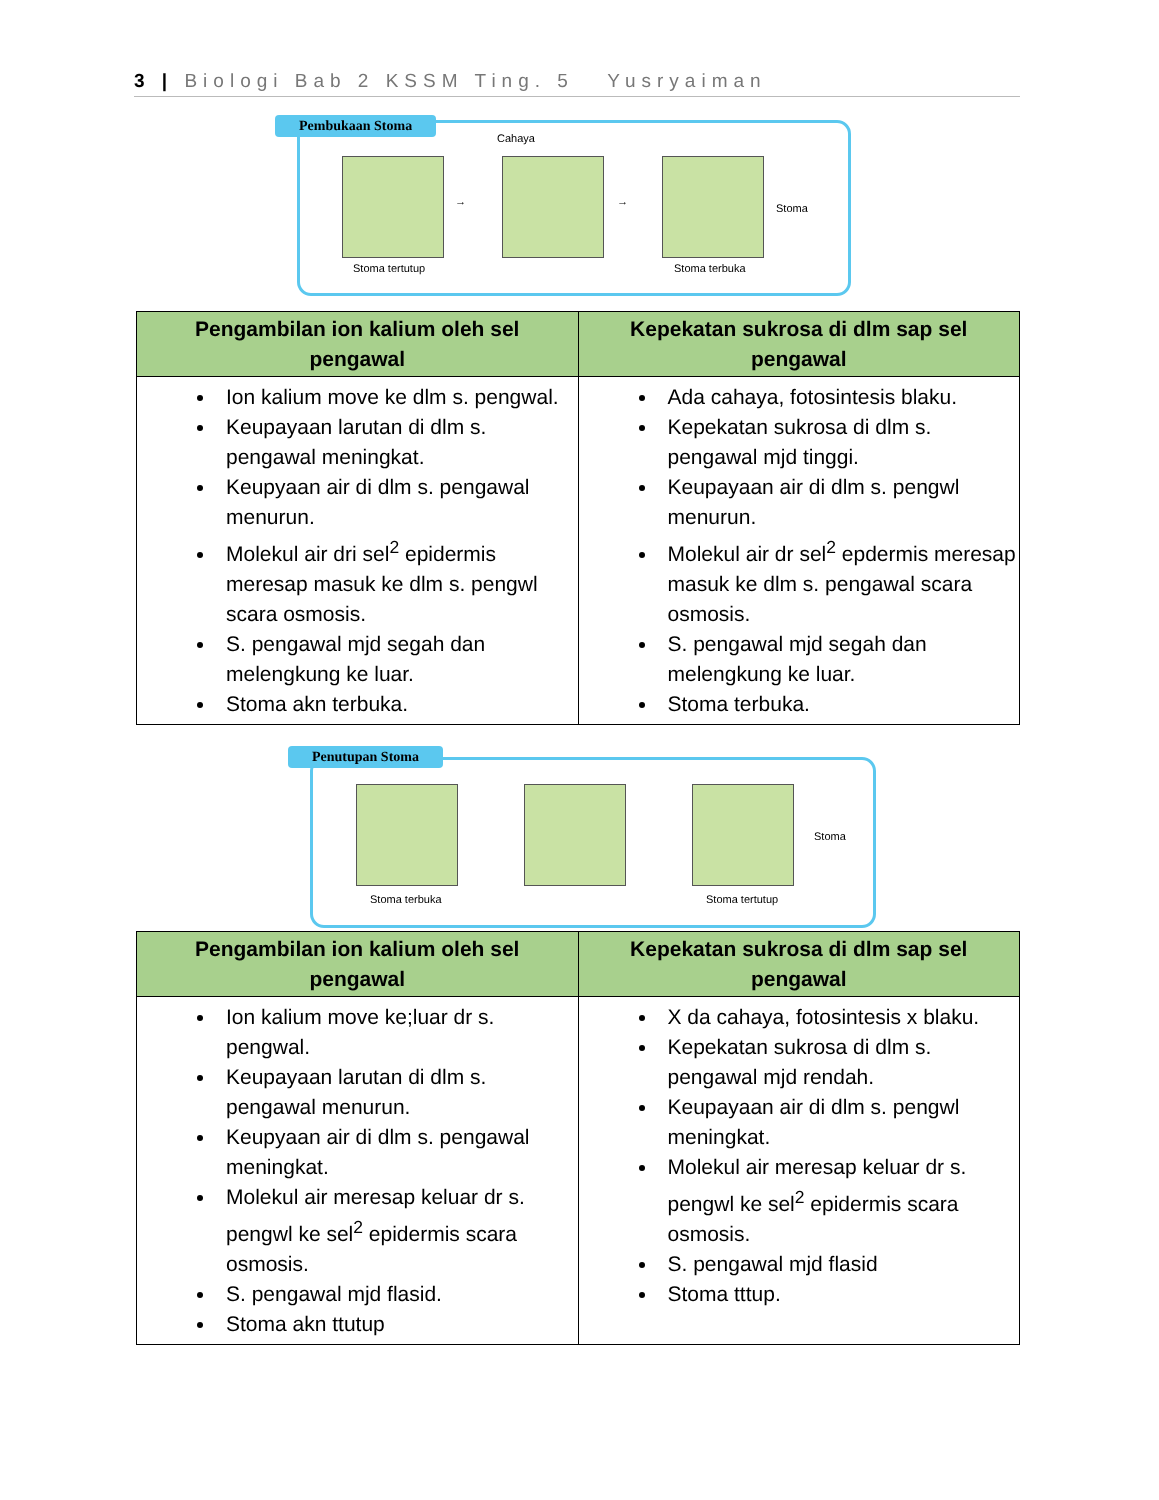3 | Biologi Bab 2 KSSM Ting. 5 Yusryaiman
Pembukaan Stoma
Cahaya
Stoma tertutup Stoma terbuka
Stoma
→ →
| Pengambilan ion kalium oleh sel pengawal | Kepekatan sukrosa di dlm sap sel pengawal |
| --- | --- |
| Ion kalium move ke dlm s. pengwal. Keupayaan larutan di dlm s. pengawal meningkat. Keupyaan air di dlm s. pengawal menurun. Molekul air dri sel<sup>2</sup> epidermis meresap masuk ke dlm s. pengwl scara osmosis. S. pengawal mjd segah dan melengkung ke luar. Stoma akn terbuka. | Ada cahaya, fotosintesis blaku. Kepekatan sukrosa di dlm s. pengawal mjd tinggi. Keupayaan air di dlm s. pengwl menurun. Molekul air dr sel<sup>2</sup> epdermis meresap masuk ke dlm s. pengawal scara osmosis. S. pengawal mjd segah dan melengkung ke luar. Stoma terbuka. |
Penutupan Stoma
Stoma terbuka Stoma tertutup
Stoma
| Pengambilan ion kalium oleh sel pengawal | Kepekatan sukrosa di dlm sap sel pengawal |
| --- | --- |
| Ion kalium move ke;luar dr s. pengwal. Keupayaan larutan di dlm s. pengawal menurun. Keupyaan air di dlm s. pengawal meningkat. Molekul air meresap keluar dr s. pengwl ke sel<sup>2</sup> epidermis scara osmosis. S. pengawal mjd flasid. Stoma akn ttutup | X da cahaya, fotosintesis x blaku. Kepekatan sukrosa di dlm s. pengawal mjd rendah. Keupayaan air di dlm s. pengwl meningkat. Molekul air meresap keluar dr s. pengwl ke sel<sup>2</sup> epidermis scara osmosis. S. pengawal mjd flasid Stoma tttup. |